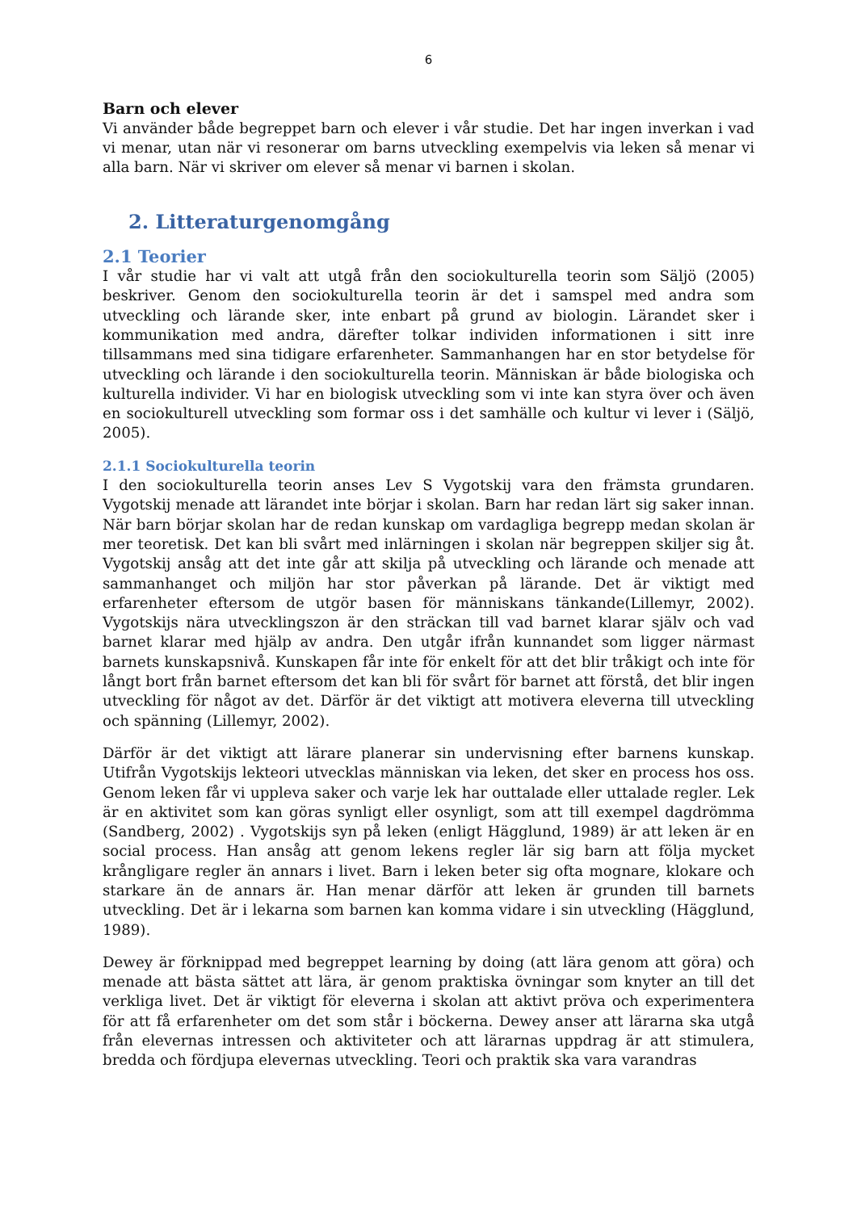6
Barn och elever
Vi använder både begreppet barn och elever i vår studie. Det har ingen inverkan i vad vi menar, utan när vi resonerar om barns utveckling exempelvis via leken så menar vi alla barn. När vi skriver om elever så menar vi barnen i skolan.
2. Litteraturgenomgång
2.1 Teorier
I vår studie har vi valt att utgå från den sociokulturella teorin som Säljö (2005) beskriver. Genom den sociokulturella teorin är det i samspel med andra som utveckling och lärande sker, inte enbart på grund av biologin. Lärandet sker i kommunikation med andra, därefter tolkar individen informationen i sitt inre tillsammans med sina tidigare erfarenheter. Sammanhangen har en stor betydelse för utveckling och lärande i den sociokulturella teorin. Människan är både biologiska och kulturella individer. Vi har en biologisk utveckling som vi inte kan styra över och även en sociokulturell utveckling som formar oss i det samhälle och kultur vi lever i (Säljö, 2005).
2.1.1 Sociokulturella teorin
I den sociokulturella teorin anses Lev S Vygotskij vara den främsta grundaren. Vygotskij menade att lärandet inte börjar i skolan. Barn har redan lärt sig saker innan. När barn börjar skolan har de redan kunskap om vardagliga begrepp medan skolan är mer teoretisk. Det kan bli svårt med inlärningen i skolan när begreppen skiljer sig åt. Vygotskij ansåg att det inte går att skilja på utveckling och lärande och menade att sammanhanget och miljön har stor påverkan på lärande. Det är viktigt med erfarenheter eftersom de utgör basen för människans tänkande(Lillemyr, 2002). Vygotskijs nära utvecklingszon är den sträckan till vad barnet klarar själv och vad barnet klarar med hjälp av andra. Den utgår ifrån kunnandet som ligger närmast barnets kunskapsnivå. Kunskapen får inte för enkelt för att det blir tråkigt och inte för långt bort från barnet eftersom det kan bli för svårt för barnet att förstå, det blir ingen utveckling för något av det. Därför är det viktigt att motivera eleverna till utveckling och spänning (Lillemyr, 2002).
Därför är det viktigt att lärare planerar sin undervisning efter barnens kunskap. Utifrån Vygotskijs lekteori utvecklas människan via leken, det sker en process hos oss. Genom leken får vi uppleva saker och varje lek har outtalade eller uttalade regler. Lek är en aktivitet som kan göras synligt eller osynligt, som att till exempel dagdrömma (Sandberg, 2002) . Vygotskijs syn på leken (enligt Hägglund, 1989) är att leken är en social process. Han ansåg att genom lekens regler lär sig barn att följa mycket krångligare regler än annars i livet. Barn i leken beter sig ofta mognare, klokare och starkare än de annars är. Han menar därför att leken är grunden till barnets utveckling. Det är i lekarna som barnen kan komma vidare i sin utveckling (Hägglund, 1989).
Dewey är förknippad med begreppet learning by doing (att lära genom att göra) och menade att bästa sättet att lära, är genom praktiska övningar som knyter an till det verkliga livet. Det är viktigt för eleverna i skolan att aktivt pröva och experimentera för att få erfarenheter om det som står i böckerna. Dewey anser att lärarna ska utgå från elevernas intressen och aktiviteter och att lärarnas uppdrag är att stimulera, bredda och fördjupa elevernas utveckling. Teori och praktik ska vara varandras